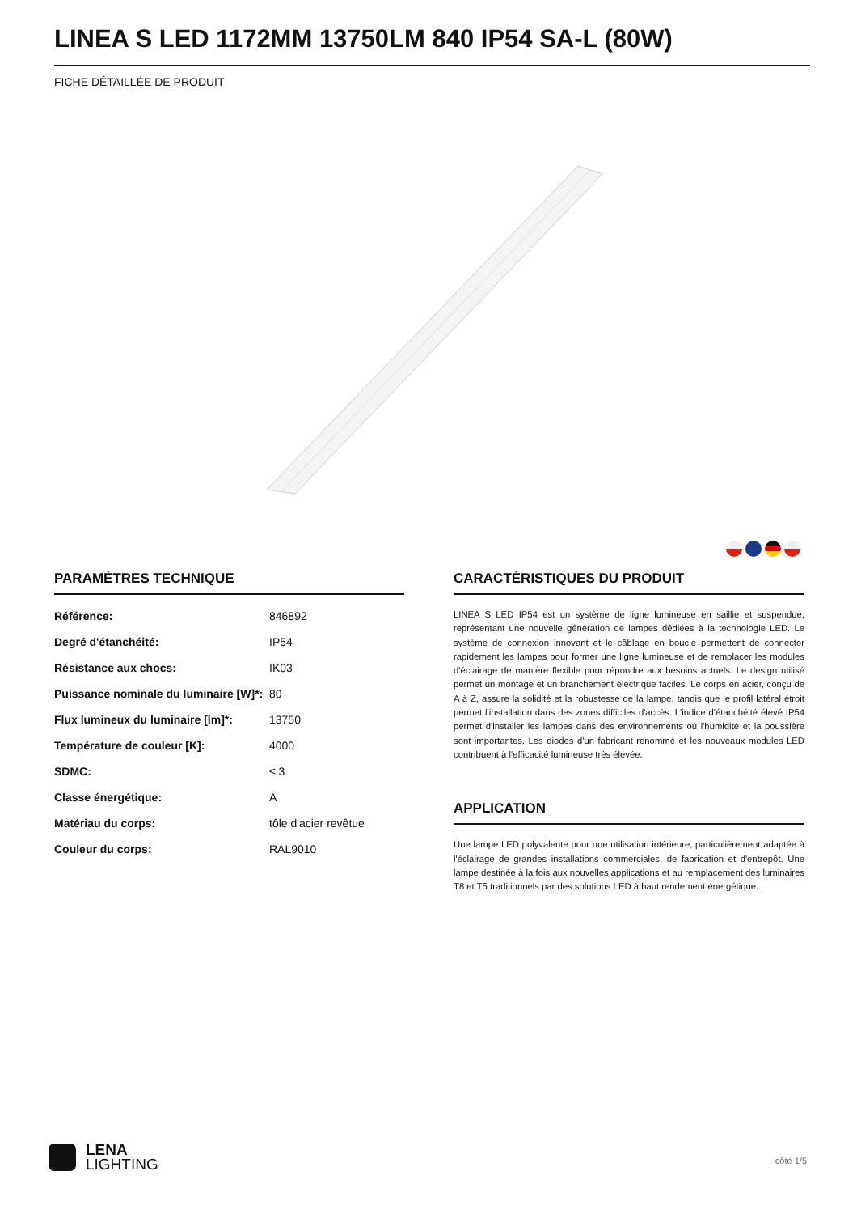LINEA S LED 1172MM 13750LM 840 IP54 SA-L (80W)
FICHE DÉTAILLÉE DE PRODUIT
PARAMÈTRES TECHNIQUE
| Référence: | 846892 |
| Degré d'étanchéité: | IP54 |
| Résistance aux chocs: | IK03 |
| Puissance nominale du luminaire [W]*: | 80 |
| Flux lumineux du luminaire [lm]*: | 13750 |
| Température de couleur [K]: | 4000 |
| SDMC: | ≤ 3 |
| Classe énergétique: | A |
| Matériau du corps: | tôle d'acier revêtue |
| Couleur du corps: | RAL9010 |
CARACTÉRISTIQUES DU PRODUIT
LINEA S LED IP54 est un système de ligne lumineuse en saillie et suspendue, représentant une nouvelle génération de lampes dédiées à la technologie LED. Le système de connexion innovant et le câblage en boucle permettent de connecter rapidement les lampes pour former une ligne lumineuse et de remplacer les modules d'éclairage de manière flexible pour répondre aux besoins actuels. Le design utilisé permet un montage et un branchement électrique faciles. Le corps en acier, conçu de A à Z, assure la solidité et la robustesse de la lampe, tandis que le profil latéral étroit permet l'installation dans des zones difficiles d'accès. L'indice d'étanchéité élevé IP54 permet d'installer les lampes dans des environnements où l'humidité et la poussière sont importantes. Les diodes d'un fabricant renommé et les nouveaux modules LED contribuent à l'efficacité lumineuse très élevée.
APPLICATION
Une lampe LED polyvalente pour une utilisation intérieure, particulièrement adaptée à l'éclairage de grandes installations commerciales, de fabrication et d'entrepôt. Une lampe destinée à la fois aux nouvelles applications et au remplacement des luminaires T8 et T5 traditionnels par des solutions LED à haut rendement énergétique.
LENA
LIGHTING
côté 1/5